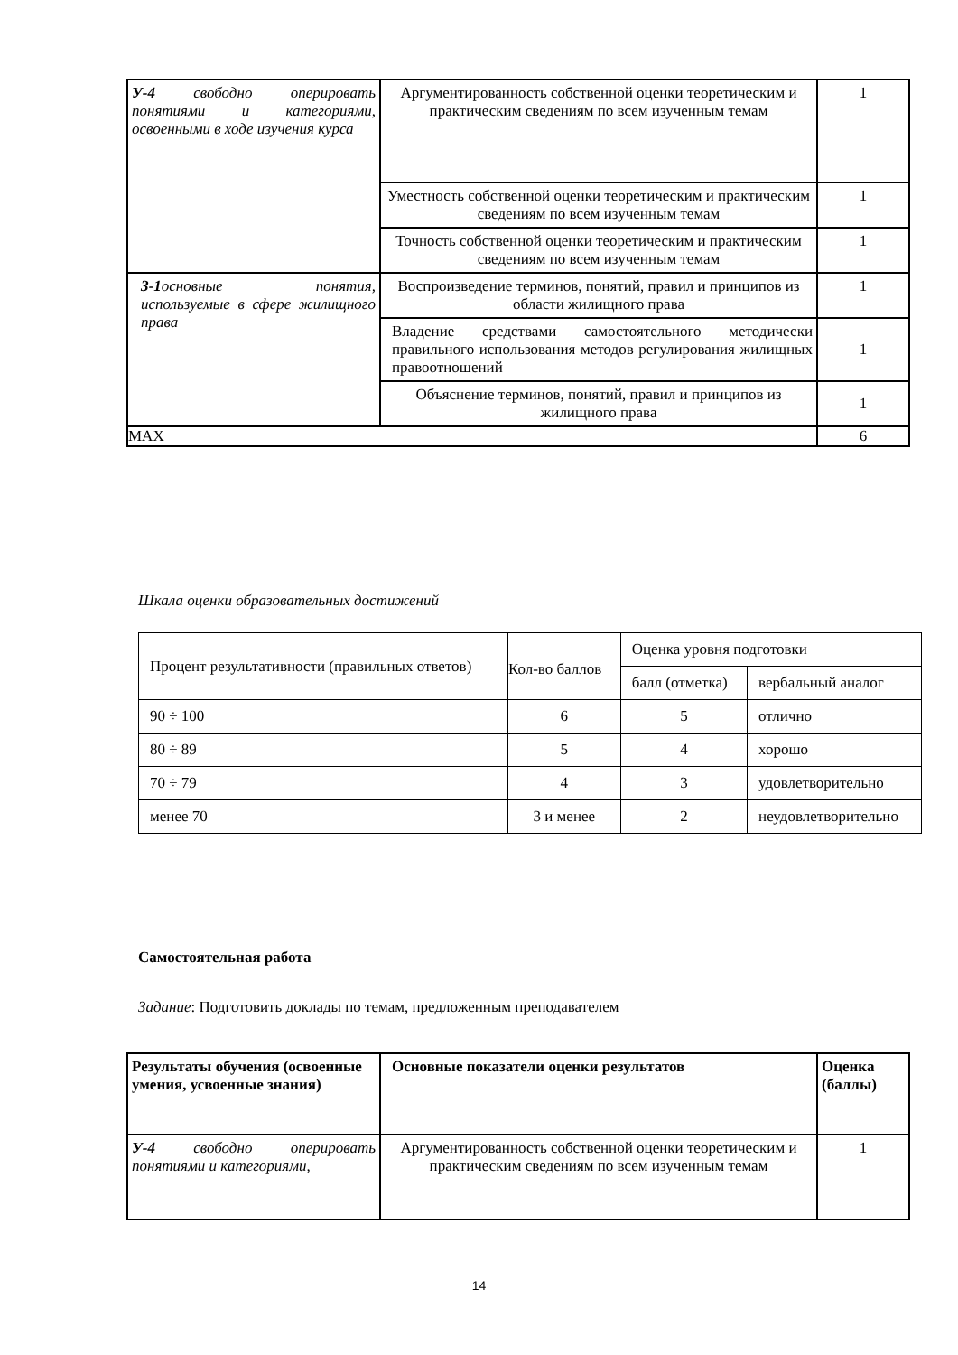| У-4 свободно оперировать понятиями и категориями, освоенными в ходе изучения курса | Аргументированность собственной оценки теоретическим и практическим сведениям по всем изученным темам | 1 |
| | Уместность собственной оценки теоретическим и практическим сведениям по всем изученным темам | 1 |
| | Точность собственной оценки теоретическим и практическим сведениям по всем изученным темам | 1 |
| З-1 основные понятия, используемые в сфере жилищного права | Воспроизведение терминов, понятий, правил и принципов из области жилищного права | 1 |
| | Владение средствами самостоятельного методически правильного использования методов регулирования жилищных правоотношений | 1 |
| | Объяснение терминов, понятий, правил и принципов из жилищного права | 1 |
| MAX | | 6 |
Шкала оценки образовательных достижений
| Процент результативности (правильных ответов) | Кол-во баллов | Оценка уровня подготовки | |
| | | балл (отметка) | вербальный аналог |
| 90 ÷ 100 | 6 | 5 | отлично |
| 80 ÷ 89 | 5 | 4 | хорошо |
| 70 ÷ 79 | 4 | 3 | удовлетворительно |
| менее 70 | 3 и менее | 2 | неудовлетворительно |
Самостоятельная работа
Задание: Подготовить доклады по темам, предложенным преподавателем
| Результаты обучения (освоенные умения, усвоенные знания) | Основные показатели оценки результатов | Оценка (баллы) |
| --- | --- | --- |
| У-4 свободно оперировать понятиями и категориями, | Аргументированность собственной оценки теоретическим и практическим сведениям по всем изученным темам | 1 |
14